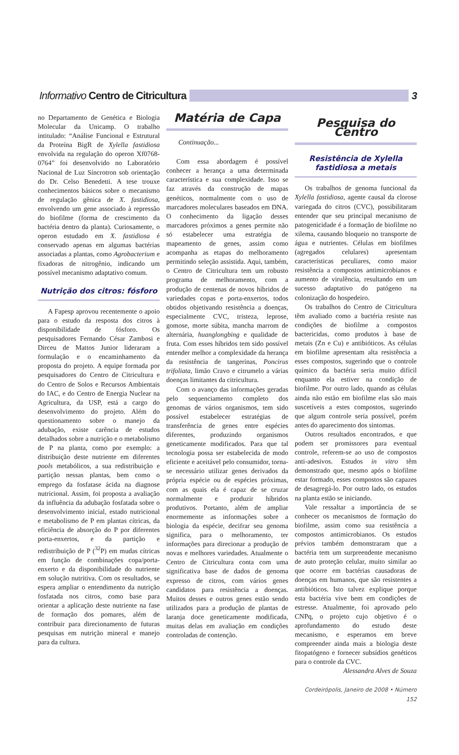Informativo Centro de Citricultura 3
no Departamento de Genética e Biologia Molecular da Unicamp. O trabalho intitulado: “Análise Funcional e Estrutural da Proteína BigR de Xylella fastidiosa envolvida na regulação do operon Xf0768-0764” foi desenvolvido no Laboratório Nacional de Luz Síncrotron sob orientação do Dr. Celso Benedetti. A tese trouxe conhecimentos básicos sobre o mecanismo de regulação gênica de X. fastidiosa, envolvendo um gene associado à repressão do biofilme (forma de crescimento da bactéria dentro da planta). Curiosamente, o operon estudado em X. fastidiosa é conservado apenas em algumas bactérias associadas a plantas, como Agrobacterium e fixadoras de nitrogênio, indicando um possível mecanismo adaptativo comum.
Nutrição dos citros: fósforo
A Fapesp aprovou recentemente o apoio para o estudo da resposta dos citros à disponibilidade de fósforo. Os pesquisadores Fernando César Zambosi e Dirceu de Mattos Junior lideraram a formulação e o encaminhamento da proposta do projeto. A equipe formada por pesquisadores do Centro de Citricultura e do Centro de Solos e Recursos Ambientais do IAC, e do Centro de Energia Nuclear na Agricultura, da USP, está a cargo do desenvolvimento do projeto. Além do questionamento sobre o manejo da adubação, existe carência de estudos detalhados sobre a nutrição e o metabolismo de P na planta, como por exemplo: a distribuição deste nutriente em diferentes pools metabólicos, a sua redistribuição e partição nessas plantas, bem como o emprego da fosfatase ácida na diagnose nutricional. Assim, foi proposta a avaliação da influência da adubação fosfatada sobre o desenvolvimento inicial, estado nutricional e metabolismo de P em plantas cítricas, da eficiência de absorção do P por diferentes porta-enxertos, e da partição e redistribuição de P (<sup>32</sup>P) em mudas cítricas em função de combinações copa/porta-enxerto e da disponibilidade do nutriente em solução nutritiva. Com os resultados, se espera ampliar o entendimento da nutrição fosfatada nos citros, como base para orientar a aplicação deste nutriente na fase de formação dos pomares, além de contribuir para direcionamento de futuras pesquisas em nutrição mineral e manejo para da cultura.
Matéria de Capa
Continuação...
Com essa abordagem é possível conhecer a herança a uma determinada característica e sua complexidade. Isso se faz através da construção de mapas genéticos, normalmente com o uso de marcadores moleculares baseados em DNA. O conhecimento da ligação desses marcadores próximos a genes permite não só estabelecer uma estratégia de mapeamento de genes, assim como acompanha as etapas do melhoramento permitindo seleção assistida. Aqui, também, o Centro de Citricultura tem um robusto programa de melhoramento, com a produção de centenas de novos híbridos de variedades copas e porta-enxertos, todos obtidos objetivando resistência a doenças, especialmente CVC, tristeza, leprose, gomose, morte súbita, mancha marrom de alternária, huanglongbing e qualidade de fruta. Com esses híbridos tem sido possível entender melhor a complexidade da herança da resistência de tangerinas, Poncirus trifoliata, limão Cravo e citrumelo a várias doenças limitantes da citricultura.
Com o avanço das informações geradas pelo sequenciamento completo dos genomas de vários organismos, tem sido possível estabelecer estratégias de transferência de genes entre espécies diferentes, produzindo organismos geneticamente modificados. Para que tal tecnologia possa ser estabelecida de modo eficiente e aceitável pelo consumidor, torna-se necessário utilizar genes derivados da própria espécie ou de espécies próximas, com as quais ela é capaz de se cruzar normalmente e produzir híbridos produtivos. Portanto, além de ampliar enormemente as informações sobre a biologia da espécie, decifrar seu genoma significa, para o melhoramento, ter informações para direcionar a produção de novas e melhores variedades. Atualmente o Centro de Citricultura conta com uma significativa base de dados de genoma expresso de citros, com vários genes candidatos para resistência a doenças. Muitos desses e outros genes estão sendo utilizados para a produção de plantas de laranja doce geneticamente modificada, muitas delas em avaliação em condições controladas de contenção.
Pesquisa do Centro
Resistência de Xylella fastidiosa a metais
Os trabalhos de genoma funcional da Xylella fastidiosa, agente causal da clorose variegada do citros (CVC), possibilitaram entender que seu principal mecanismo de patogenicidade é a formação de biofilme no xilema, causando bloqueio no transporte de água e nutrientes. Células em biofilmes (agregados celulares) apresentam características peculiares, como maior resistência a compostos antimicrobianos e aumento de virulência, resultando em um sucesso adaptativo do patógeno na colonização do hospedeiro.
Os trabalhos do Centro de Citricultura têm avaliado como a bactéria resiste nas condições de biofilme a compostos bactericidas, como produtos à base de metais (Zn e Cu) e antibióticos. As células em biofilme apresentam alta resistência a esses compostos, sugerindo que o controle químico da bactéria seria muito difícil enquanto ela estiver na condição de biofilme. Por outro lado, quando as células ainda não estão em biofilme elas são mais suscetíveis a estes compostos, sugerindo que algum controle seria possível, porém antes do aparecimento dos sintomas.
Outros resultados encontrados, e que podem ser promissores para eventual controle, referem-se ao uso de compostos anti-adesivos. Estudos in vitro têm demonstrado que, mesmo após o biofilme estar formado, esses compostos são capazes de desagregá-lo. Por outro lado, os estudos na planta estão se iniciando.
Vale ressaltar a importância de se conhecer os mecanismos de formação do biofilme, assim como sua resistência a compostos antimicrobianos. Os estudos prévios também demonstraram que a bactéria tem um surpreendente mecanismo de auto proteção celular, muito similar ao que ocorre em bactérias causadoras de doenças em humanos, que são resistentes a antibióticos. Isto talvez explique porque esta bactéria vive bem em condições de estresse. Atualmente, foi aprovado pelo CNPq, o projeto cujo objetivo é o aprofundamento do estudo deste mecanismo, e esperamos em breve compreender ainda mais a biologia deste fitopatógeno e fornecer subsídios genéticos para o controle da CVC.
Alessandra Alves de Souza
Cordeirópolis, Janeiro de 2008 • Número 152